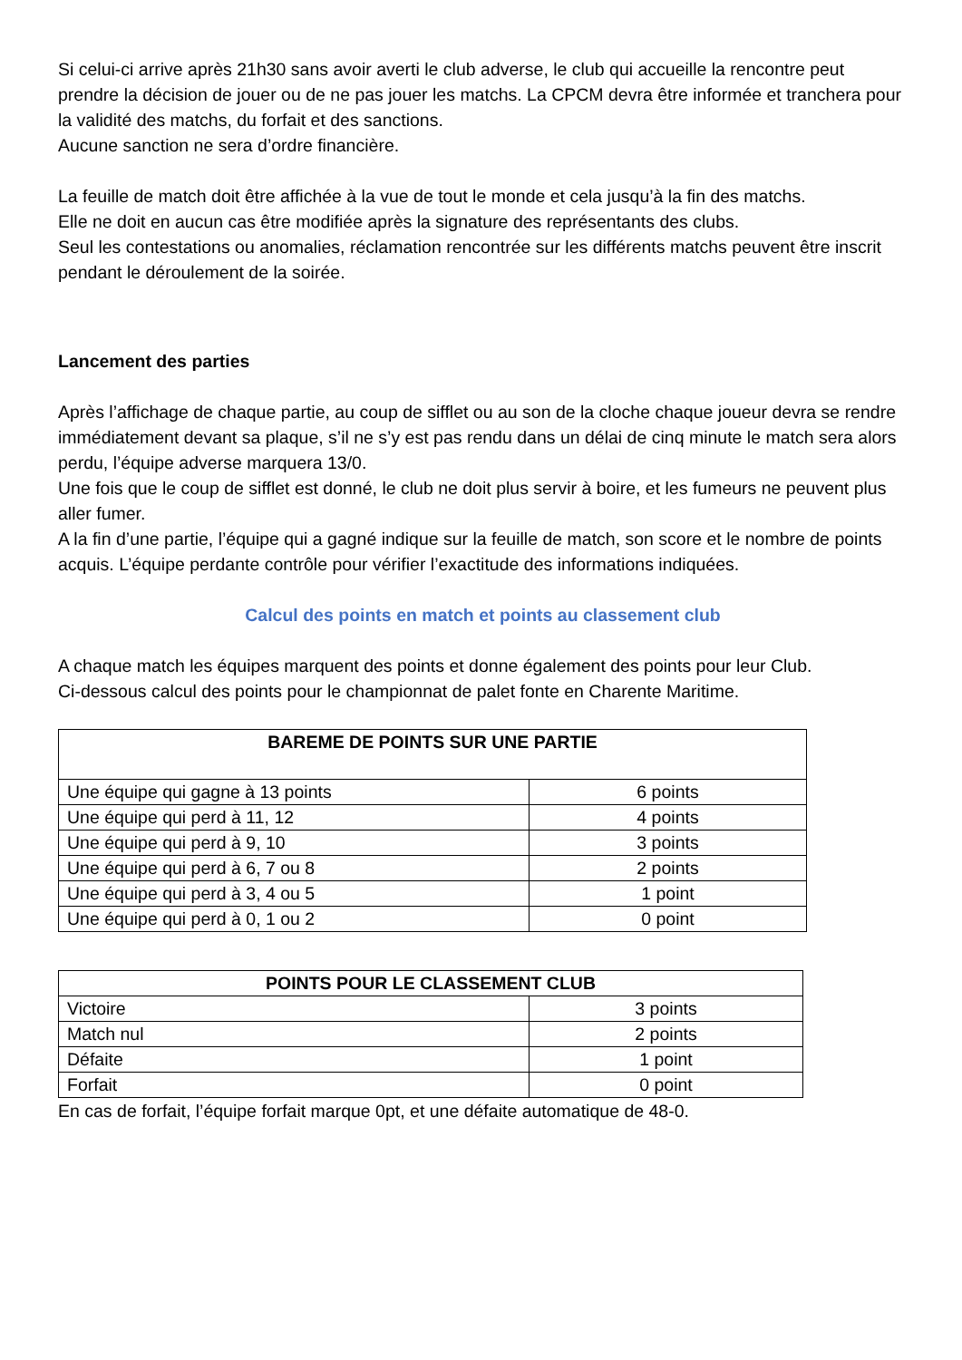Si celui-ci arrive après 21h30 sans avoir averti le club adverse, le club qui accueille la rencontre peut prendre la décision de jouer ou de ne pas jouer les matchs. La CPCM devra être informée et tranchera pour la validité des matchs, du forfait et des sanctions.
Aucune sanction ne sera d’ordre financière.
La feuille de match doit être affichée à la vue de tout le monde et cela jusqu’à la fin des matchs.
Elle ne doit en aucun cas être modifiée après la signature des représentants des clubs.
Seul les contestations ou anomalies, réclamation rencontrée sur les différents matchs peuvent être inscrit pendant le déroulement de la soirée.
Lancement des parties
Après l’affichage de chaque partie, au coup de sifflet ou au son de la cloche chaque joueur devra se rendre immédiatement devant sa plaque, s’il ne s’y est pas rendu dans un délai de cinq minute le match sera alors perdu, l’équipe adverse marquera 13/0.
Une fois que le coup de sifflet est donné, le club ne doit plus servir à boire, et les fumeurs ne peuvent plus aller fumer.
A la fin d’une partie, l’équipe qui a gagné indique sur la feuille de match, son score et le nombre de points acquis. L’équipe perdante contrôle pour vérifier l’exactitude des informations indiquées.
Calcul des points en match et points au classement club
A chaque match les équipes marquent des points et donne également des points pour leur Club.
Ci-dessous calcul des points pour le championnat de palet fonte en Charente Maritime.
| BAREME DE POINTS SUR UNE PARTIE | |
| --- | --- |
| Une équipe qui gagne à 13 points | 6 points |
| Une équipe qui perd à 11, 12 | 4 points |
| Une équipe qui perd à 9, 10 | 3 points |
| Une équipe qui perd à 6, 7 ou 8 | 2 points |
| Une équipe qui perd à 3, 4 ou 5 | 1 point |
| Une équipe qui perd à 0, 1 ou 2 | 0 point |
| POINTS POUR LE CLASSEMENT CLUB | |
| --- | --- |
| Victoire | 3 points |
| Match nul | 2 points |
| Défaite | 1 point |
| Forfait | 0 point |
En cas de forfait, l’équipe forfait marque 0pt, et une défaite automatique de 48-0.